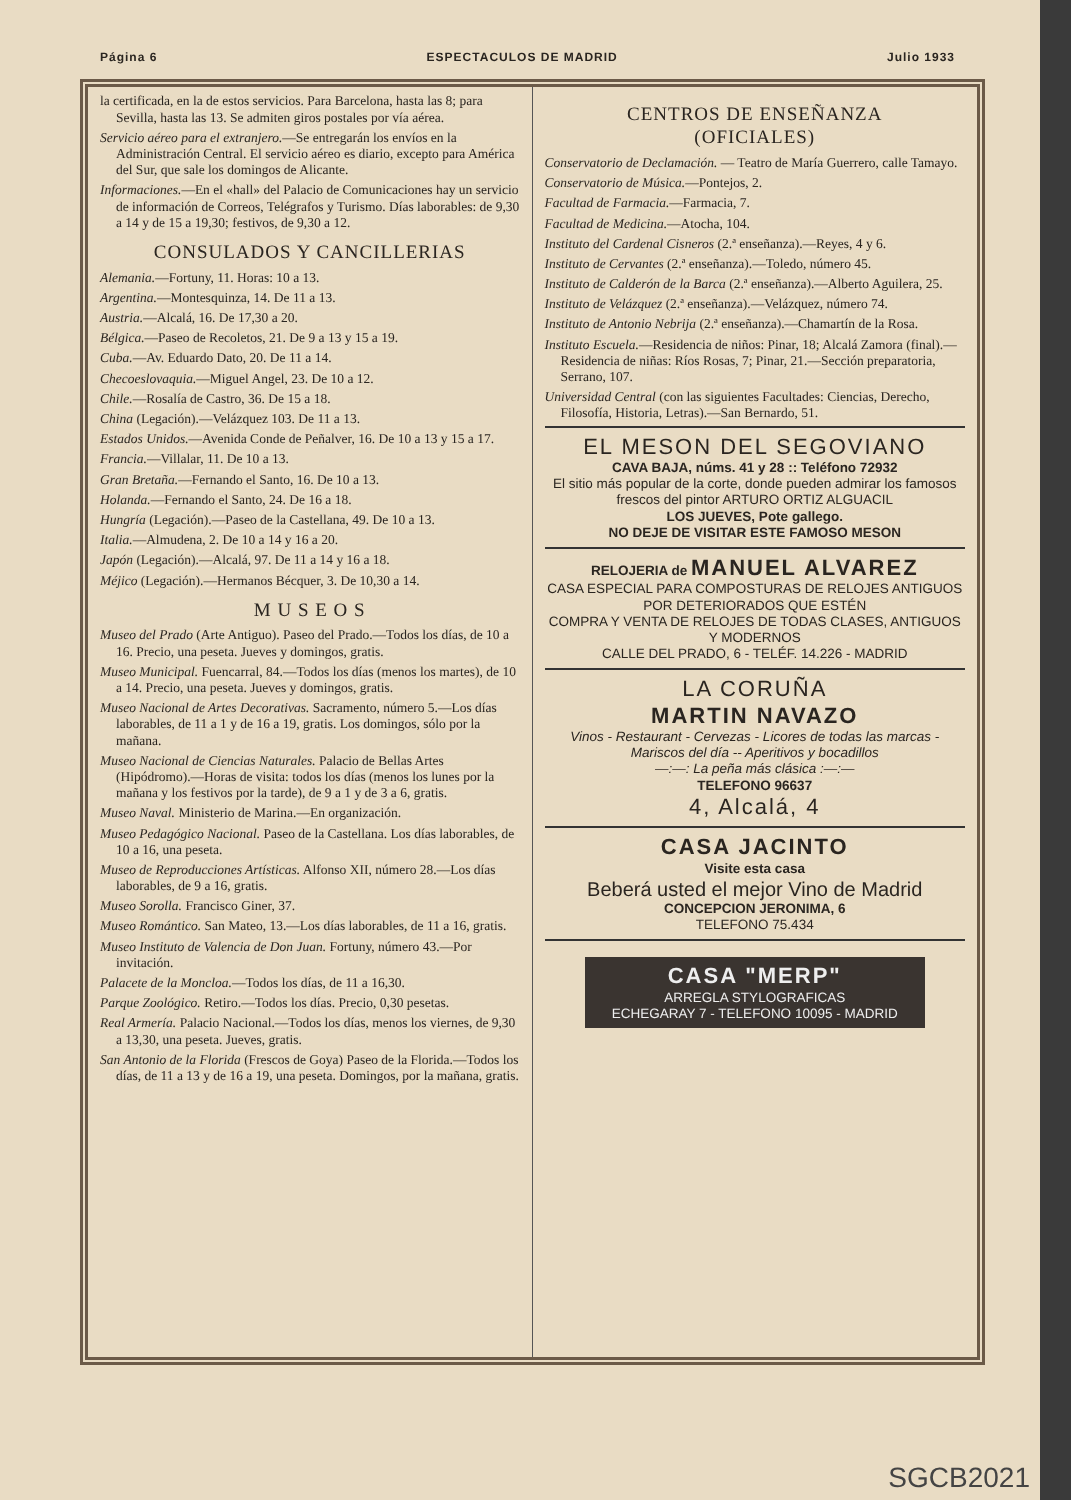Página 6 ESPECTACULOS DE MADRID Julio 1933
la certificada, en la de estos servicios. Para Barcelona, hasta las 8; para Sevilla, hasta las 13. Se admiten giros postales por vía aérea.
Servicio aéreo para el extranjero.—Se entregarán los envíos en la Administración Central. El servicio aéreo es diario, excepto para América del Sur, que sale los domingos de Alicante.
Informaciones.—En el «hall» del Palacio de Comunicaciones hay un servicio de información de Correos, Telégrafos y Turismo. Días laborables: de 9,30 a 14 y de 15 a 19,30; festivos, de 9,30 a 12.
CONSULADOS Y CANCILLERIAS
Alemania.—Fortuny, 11. Horas: 10 a 13.
Argentina.—Montesquinza, 14. De 11 a 13.
Austria.—Alcalá, 16. De 17,30 a 20.
Bélgica.—Paseo de Recoletos, 21. De 9 a 13 y 15 a 19.
Cuba.—Av. Eduardo Dato, 20. De 11 a 14.
Checoeslovaquia.—Miguel Angel, 23. De 10 a 12.
Chile.—Rosalía de Castro, 36. De 15 a 18.
China (Legación).—Velázquez 103. De 11 a 13.
Estados Unidos.—Avenida Conde de Peñalver, 16. De 10 a 13 y 15 a 17.
Francia.—Villalar, 11. De 10 a 13.
Gran Bretaña.—Fernando el Santo, 16. De 10 a 13.
Holanda.—Fernando el Santo, 24. De 16 a 18.
Hungría (Legación).—Paseo de la Castellana, 49. De 10 a 13.
Italia.—Almudena, 2. De 10 a 14 y 16 a 20.
Japón (Legación).—Alcalá, 97. De 11 a 14 y 16 a 18.
Méjico (Legación).—Hermanos Bécquer, 3. De 10,30 a 14.
M U S E O S
Museo del Prado (Arte Antiguo). Paseo del Prado.—Todos los días, de 10 a 16. Precio, una peseta. Jueves y domingos, gratis.
Museo Municipal. Fuencarral, 84.—Todos los días (menos los martes), de 10 a 14. Precio, una peseta. Jueves y domingos, gratis.
Museo Nacional de Artes Decorativas. Sacramento, número 5.—Los días laborables, de 11 a 1 y de 16 a 19, gratis. Los domingos, sólo por la mañana.
Museo Nacional de Ciencias Naturales. Palacio de Bellas Artes (Hipódromo).—Horas de visita: todos los días (menos los lunes por la mañana y los festivos por la tarde), de 9 a 1 y de 3 a 6, gratis.
Museo Naval. Ministerio de Marina.—En organización.
Museo Pedagógico Nacional. Paseo de la Castellana. Los días laborables, de 10 a 16, una peseta.
Museo de Reproducciones Artísticas. Alfonso XII, número 28.—Los días laborables, de 9 a 16, gratis.
Museo Sorolla. Francisco Giner, 37.
Museo Romántico. San Mateo, 13.—Los días laborables, de 11 a 16, gratis.
Museo Instituto de Valencia de Don Juan. Fortuny, número 43.—Por invitación.
Palacete de la Moncloa.—Todos los días, de 11 a 16,30.
Parque Zoológico. Retiro.—Todos los días. Precio, 0,30 pesetas.
Real Armería. Palacio Nacional.—Todos los días, menos los viernes, de 9,30 a 13,30, una peseta. Jueves, gratis.
San Antonio de la Florida (Frescos de Goya) Paseo de la Florida.—Todos los días, de 11 a 13 y de 16 a 19, una peseta. Domingos, por la mañana, gratis.
CENTROS DE ENSEÑANZA
(OFICIALES)
Conservatorio de Declamación. — Teatro de María Guerrero, calle Tamayo.
Conservatorio de Música.—Pontejos, 2.
Facultad de Farmacia.—Farmacia, 7.
Facultad de Medicina.—Atocha, 104.
Instituto del Cardenal Cisneros (2.ª enseñanza).—Reyes, 4 y 6.
Instituto de Cervantes (2.ª enseñanza).—Toledo, número 45.
Instituto de Calderón de la Barca (2.ª enseñanza).—Alberto Aguilera, 25.
Instituto de Velázquez (2.ª enseñanza).—Velázquez, número 74.
Instituto de Antonio Nebrija (2.ª enseñanza).—Chamartín de la Rosa.
Instituto Escuela.—Residencia de niños: Pinar, 18; Alcalá Zamora (final).—Residencia de niñas: Ríos Rosas, 7; Pinar, 21.—Sección preparatoria, Serrano, 107.
Universidad Central (con las siguientes Facultades: Ciencias, Derecho, Filosofía, Historia, Letras).—San Bernardo, 51.
EL MESON DEL SEGOVIANO
CAVA BAJA, núms. 41 y 28 :: Teléfono 72932
El sitio más popular de la corte, donde pueden admirar los famosos frescos del pintor ARTURO ORTIZ ALGUACIL
LOS JUEVES, Pote gallego.
NO DEJE DE VISITAR ESTE FAMOSO MESON
RELOJERIA de MANUEL ALVAREZ
CASA ESPECIAL PARA COMPOSTURAS DE RELOJES ANTIGUOS POR DETERIORADOS QUE ESTÉN
COMPRA Y VENTA DE RELOJES DE TODAS CLASES, ANTIGUOS Y MODERNOS
CALLE DEL PRADO, 6 - TELÉF. 14.226 - MADRID
LA CORUÑA
MARTIN NAVAZO
Vinos - Restaurant - Cervezas - Licores de todas las marcas - Mariscos del día -- Aperitivos y bocadillos
—:—: La peña más clásica :—:—
TELEFONO 96637
4, Alcalá, 4
CASA JACINTO
Visite esta casa
Beberá usted el mejor Vino de Madrid
CONCEPCION JERONIMA, 6
TELEFONO 75.434
CASA "MERP"
ARREGLA STYLOGRAFICAS
ECHEGARAY 7 - TELEFONO 10095 - MADRID
SGCB2021